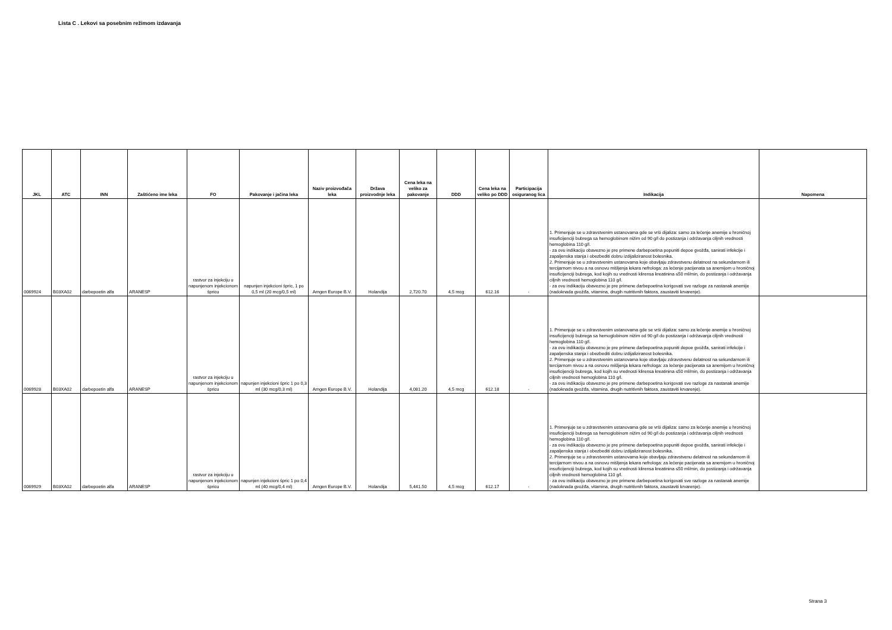Lista C . Lekovi sa posebnim režimom izdavanja
| JKL | ATC | INN | Zaštićeno ime leka | FO | Pakovanje i jačina leka | Naziv proizvođača leka | Država proizvodnje leka | Cena leka na veliko za pakovanje | DDD | Cena leka na veliko po DDD | Participacija osiguranog lica | Indikacija | Napomena |
| --- | --- | --- | --- | --- | --- | --- | --- | --- | --- | --- | --- | --- | --- |
| 0069924 | B03XA02 | darbepoetin alfa | ARANESP | rastvor za injekciju u napunjenom injekcionom špricu | napunjen injekcioni špric, 1 po 0,5 ml (20 mcg/0,5 ml) | Amgen Europe B.V. | Holandija | 2,720.70 | 4,5 mcg | 612.16 | - | 1. Primenjuje se u zdravstvenim ustanovama gde se vrši dijaliza: samo za lečenje anemije u hroničnoj insuficijenciji bubrega sa hemoglobinom nižim od 90 g/l do postizanja i održavanja ciljnih vrednosti hemoglobina 110 g/l. - za ovu indikaciju obavezno je pre primene darbepoetina popuniti depoe gvožđa, sanirati infekcije i zapaljenska stanja i obezbediti dobru izdijaliziranost bolesnika. 2. Primenjuje se u zdravstvenim ustanovama koje obavljaju zdravstvenu delatnost na sekundarnom ili tercijarnom nivou a na osnovu mišljenja lekara nefrologa: za lečenje pacijenata sa anemijom u hroničnoj insuficijenciji bubrega, kod kojih su vrednosti klirensa kreatinina ≤50 ml/min, do postizanja i održavanja ciljnih vrednosti hemoglobina 110 g/l. - za ovu indikaciju obavezno je pre primene darbepoetina korigovati sve razloge za nastanak anemije (nadoknada gvožđa, vitamina, drugih nutritivnih faktora, zaustaviti krvarenje). | |
| 0069928 | B03XA02 | darbepoetin alfa | ARANESP | rastvor za injekciju u napunjenom injekcionom špricu | napunjen injekcioni špric 1 po 0,3 ml (30 mcg/0,3 ml) | Amgen Europe B.V. | Holandija | 4,081.20 | 4,5 mcg | 612.18 | - | 1. Primenjuje se u zdravstvenim ustanovama gde se vrši dijaliza: samo za lečenje anemije u hroničnoj insuficijenciji bubrega sa hemoglobinom nižim od 90 g/l do postizanja i održavanja ciljnih vrednosti hemoglobina 110 g/l. - za ovu indikaciju obavezno je pre primene darbepoetina popuniti depoe gvožđa, sanirati infekcije i zapaljenska stanja i obezbediti dobru izdijaliziranost bolesnika. 2. Primenjuje se u zdravstvenim ustanovama koje obavljaju zdravstvenu delatnost na sekundarnom ili tercijarnom nivou a na osnovu mišljenja lekara nefrologa: za lečenje pacijenata sa anemijom u hroničnoj insuficijenciji bubrega, kod kojih su vrednosti klirensa kreatinina ≤50 ml/min, do postizanja i održavanja ciljnih vrednosti hemoglobina 110 g/l. - za ovu indikaciju obavezno je pre primene darbepoetina korigovati sve razloge za nastanak anemije (nadoknada gvožđa, vitamina, drugih nutritivnih faktora, zaustaviti krvarenje). | |
| 0069929 | B03XA02 | darbepoetin alfa | ARANESP | rastvor za injekciju u napunjenom injekcionom špricu | napunjen injekcioni špric 1 po 0,4 ml (40 mcg/0,4 ml) | Amgen Europe B.V. | Holandija | 5,441.50 | 4,5 mcg | 612.17 | - | 1. Primenjuje se u zdravstvenim ustanovama gde se vrši dijaliza: samo za lečenje anemije u hroničnoj insuficijenciji bubrega sa hemoglobinom nižim od 90 g/l do postizanja i održavanja ciljnih vrednosti hemoglobina 110 g/l. - za ovu indikaciju obavezno je pre primene darbepoetina popuniti depoe gvožđa, sanirati infekcije i zapaljenska stanja i obezbediti dobru izdijaliziranost bolesnika. 2. Primenjuje se u zdravstvenim ustanovama koje obavljaju zdravstvenu delatnost na sekundarnom ili tercijarnom nivou a na osnovu mišljenja lekara nefrologa: za lečenje pacijenata sa anemijom u hroničnoj insuficijenciji bubrega, kod kojih su vrednosti klirensa kreatinina ≤50 ml/min, do postizanja i održavanja ciljnih vrednosti hemoglobina 110 g/l. - za ovu indikaciju obavezno je pre primene darbepoetina korigovati sve razloge za nastanak anemije (nadoknada gvožđa, vitamina, drugih nutritivnih faktora, zaustaviti krvarenje). | |
Strana 3